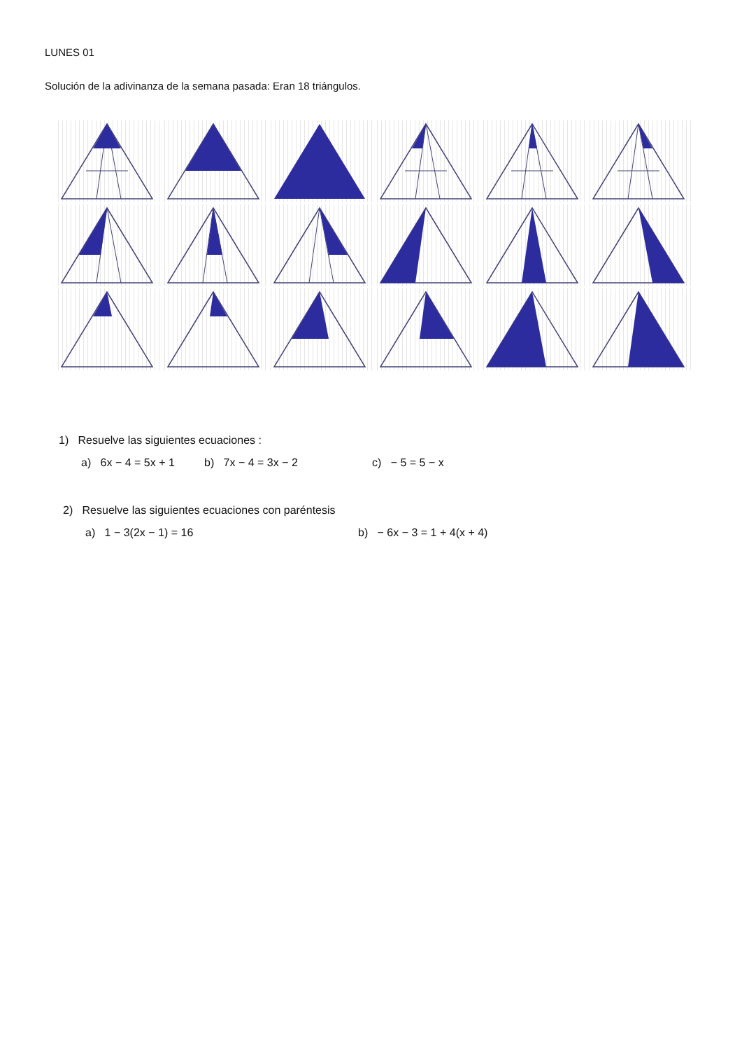LUNES 01
Solución de la adivinanza de la semana pasada: Eran 18 triángulos.
1) Resuelve las siguientes ecuaciones :
a) 6x − 4 = 5x + 1 b) 7x − 4 = 3x − 2 c) − 5 = 5 − x
2) Resuelve las siguientes ecuaciones con paréntesis
a) 1 − 3(2x − 1) = 16 b) − 6x − 3 = 1 + 4(x + 4)